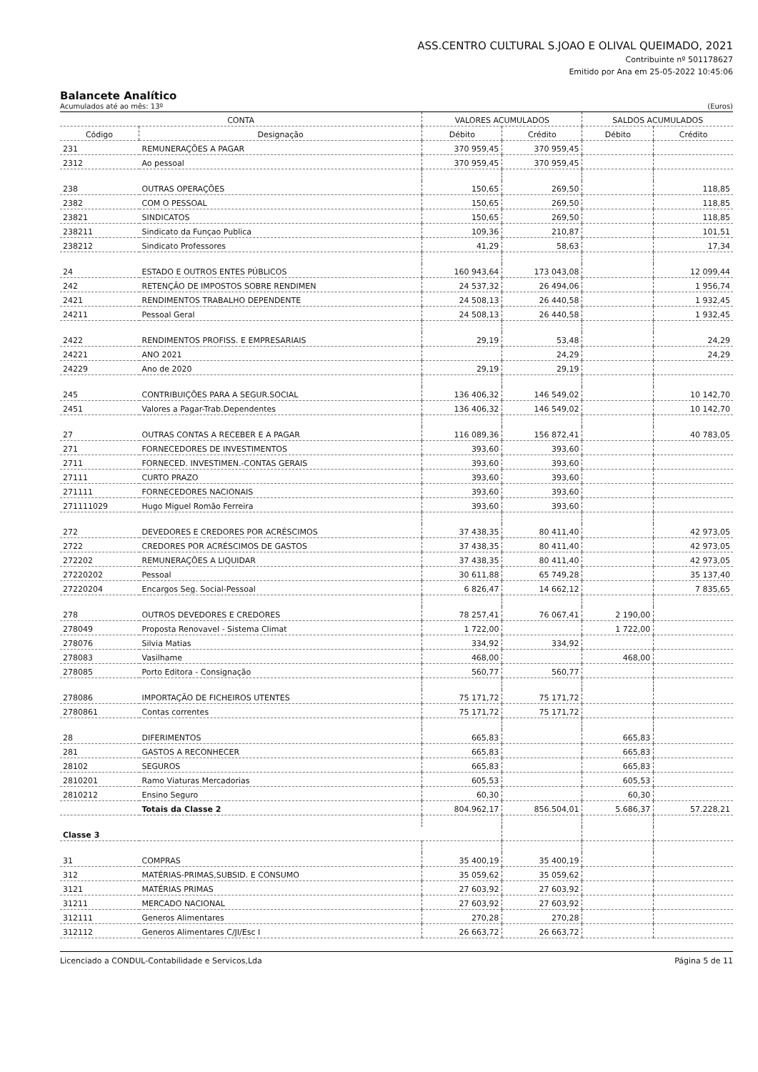ASS.CENTRO CULTURAL S.JOAO E OLIVAL QUEIMADO, 2021
Contribuinte nº 501178627
Emitido por Ana em 25-05-2022 10:45:06
Balancete Analítico
Acumulados até ao mês: 13º (Euros)
| CONTA | | VALORES ACUMULADOS | | SALDOS ACUMULADOS | |
| --- | --- | --- | --- | --- | --- |
| Código | Designação | Débito | Crédito | Débito | Crédito |
| 231 | REMUNERAÇÕES A PAGAR | 370 959,45 | 370 959,45 | | |
| 2312 | Ao pessoal | 370 959,45 | 370 959,45 | | |
| 238 | OUTRAS OPERAÇÕES | 150,65 | 269,50 | | 118,85 |
| 2382 | COM O PESSOAL | 150,65 | 269,50 | | 118,85 |
| 23821 | SINDICATOS | 150,65 | 269,50 | | 118,85 |
| 238211 | Sindicato da Funçao Publica | 109,36 | 210,87 | | 101,51 |
| 238212 | Sindicato Professores | 41,29 | 58,63 | | 17,34 |
| 24 | ESTADO E OUTROS ENTES PÚBLICOS | 160 943,64 | 173 043,08 | | 12 099,44 |
| 242 | RETENÇÃO DE IMPOSTOS SOBRE RENDIMEN | 24 537,32 | 26 494,06 | | 1 956,74 |
| 2421 | RENDIMENTOS TRABALHO DEPENDENTE | 24 508,13 | 26 440,58 | | 1 932,45 |
| 24211 | Pessoal Geral | 24 508,13 | 26 440,58 | | 1 932,45 |
| 2422 | RENDIMENTOS PROFISS. E EMPRESARIAIS | 29,19 | 53,48 | | 24,29 |
| 24221 | ANO 2021 | | 24,29 | | 24,29 |
| 24229 | Ano de 2020 | 29,19 | 29,19 | | |
| 245 | CONTRIBUIÇÕES PARA A SEGUR.SOCIAL | 136 406,32 | 146 549,02 | | 10 142,70 |
| 2451 | Valores a Pagar-Trab.Dependentes | 136 406,32 | 146 549,02 | | 10 142,70 |
| 27 | OUTRAS CONTAS A RECEBER E A PAGAR | 116 089,36 | 156 872,41 | | 40 783,05 |
| 271 | FORNECEDORES DE INVESTIMENTOS | 393,60 | 393,60 | | |
| 2711 | FORNECED. INVESTIMEN.-CONTAS GERAIS | 393,60 | 393,60 | | |
| 27111 | CURTO PRAZO | 393,60 | 393,60 | | |
| 271111 | FORNECEDORES NACIONAIS | 393,60 | 393,60 | | |
| 271111029 | Hugo Miguel Romão Ferreira | 393,60 | 393,60 | | |
| 272 | DEVEDORES E CREDORES POR ACRÉSCIMOS | 37 438,35 | 80 411,40 | | 42 973,05 |
| 2722 | CREDORES POR ACRÉSCIMOS DE GASTOS | 37 438,35 | 80 411,40 | | 42 973,05 |
| 272202 | REMUNERAÇÕES A LIQUIDAR | 37 438,35 | 80 411,40 | | 42 973,05 |
| 27220202 | Pessoal | 30 611,88 | 65 749,28 | | 35 137,40 |
| 27220204 | Encargos Seg. Social-Pessoal | 6 826,47 | 14 662,12 | | 7 835,65 |
| 278 | OUTROS DEVEDORES E CREDORES | 78 257,41 | 76 067,41 | 2 190,00 | |
| 278049 | Proposta Renovavel - Sistema Climat | 1 722,00 | | 1 722,00 | |
| 278076 | Silvia Matias | 334,92 | 334,92 | | |
| 278083 | Vasilhame | 468,00 | | 468,00 | |
| 278085 | Porto Editora - Consignação | 560,77 | 560,77 | | |
| 278086 | IMPORTAÇÃO DE FICHEIROS UTENTES | 75 171,72 | 75 171,72 | | |
| 2780861 | Contas correntes | 75 171,72 | 75 171,72 | | |
| 28 | DIFERIMENTOS | 665,83 | | 665,83 | |
| 281 | GASTOS A RECONHECER | 665,83 | | 665,83 | |
| 28102 | SEGUROS | 665,83 | | 665,83 | |
| 2810201 | Ramo Viaturas Mercadorias | 605,53 | | 605,53 | |
| 2810212 | Ensino Seguro | 60,30 | | 60,30 | |
| | Totais da Classe 2 | 804.962,17 | 856.504,01 | 5.686,37 | 57.228,21 |
| Classe 3 | | | | | |
| 31 | COMPRAS | 35 400,19 | 35 400,19 | | |
| 312 | MATÉRIAS-PRIMAS,SUBSID. E CONSUMO | 35 059,62 | 35 059,62 | | |
| 3121 | MATÉRIAS PRIMAS | 27 603,92 | 27 603,92 | | |
| 31211 | MERCADO NACIONAL | 27 603,92 | 27 603,92 | | |
| 312111 | Generos Alimentares | 270,28 | 270,28 | | |
| 312112 | Generos Alimentares C/JI/Esc I | 26 663,72 | 26 663,72 | | |
Licenciado a CONDUL-Contabilidade e Servicos,Lda Página 5 de 11